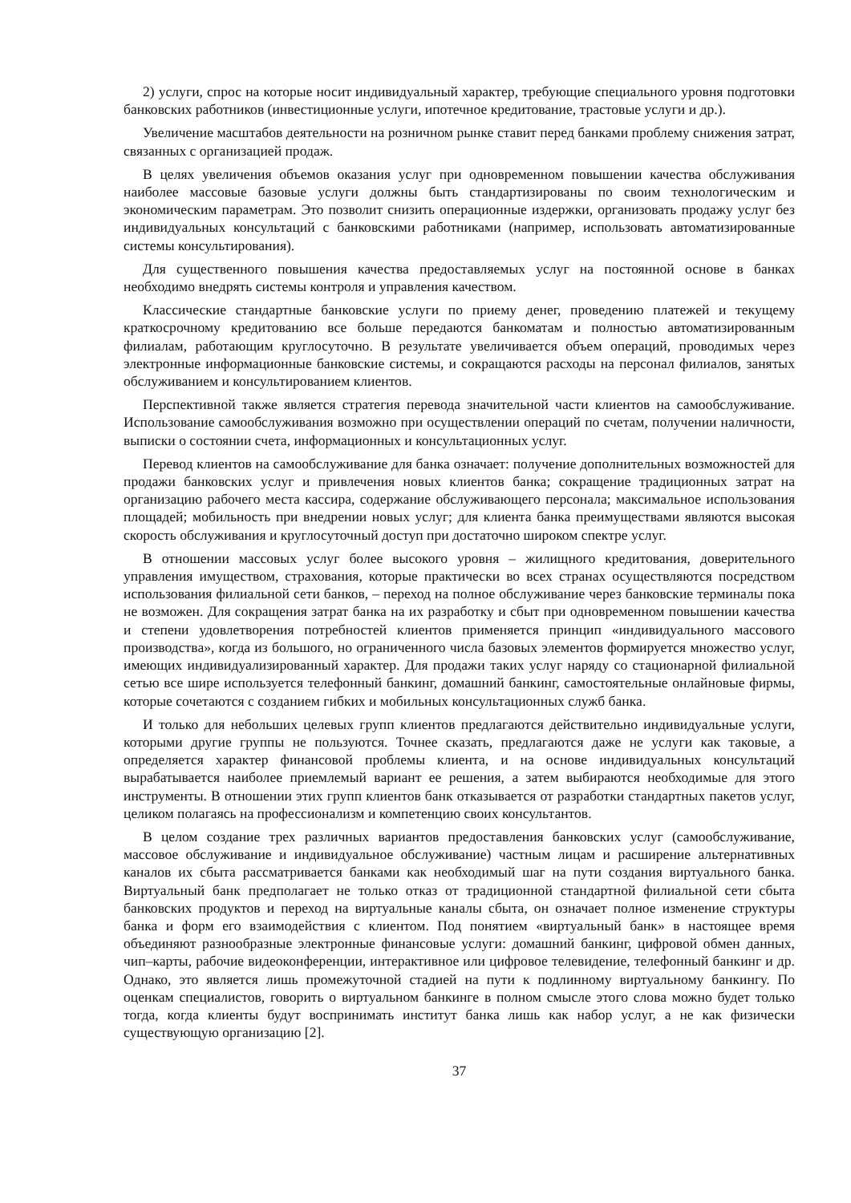2) услуги, спрос на которые носит индивидуальный характер, требующие специального уровня подготовки банковских работников (инвестиционные услуги, ипотечное кредитование, трастовые услуги и др.).
Увеличение масштабов деятельности на розничном рынке ставит перед банками проблему снижения затрат, связанных с организацией продаж.
В целях увеличения объемов оказания услуг при одновременном повышении качества обслуживания наиболее массовые базовые услуги должны быть стандартизированы по своим технологическим и экономическим параметрам. Это позволит снизить операционные издержки, организовать продажу услуг без индивидуальных консультаций с банковскими работниками (например, использовать автоматизированные системы консультирования).
Для существенного повышения качества предоставляемых услуг на постоянной основе в банках необходимо внедрять системы контроля и управления качеством.
Классические стандартные банковские услуги по приему денег, проведению платежей и текущему краткосрочному кредитованию все больше передаются банкоматам и полностью автоматизированным филиалам, работающим круглосуточно. В результате увеличивается объем операций, проводимых через электронные информационные банковские системы, и сокращаются расходы на персонал филиалов, занятых обслуживанием и консультированием клиентов.
Перспективной также является стратегия перевода значительной части клиентов на самообслуживание. Использование самообслуживания возможно при осуществлении операций по счетам, получении наличности, выписки о состоянии счета, информационных и консультационных услуг.
Перевод клиентов на самообслуживание для банка означает: получение дополнительных возможностей для продажи банковских услуг и привлечения новых клиентов банка; сокращение традиционных затрат на организацию рабочего места кассира, содержание обслуживающего персонала; максимальное использования площадей; мобильность при внедрении новых услуг; для клиента банка преимуществами являются высокая скорость обслуживания и круглосуточный доступ при достаточно широком спектре услуг.
В отношении массовых услуг более высокого уровня – жилищного кредитования, доверительного управления имуществом, страхования, которые практически во всех странах осуществляются посредством использования филиальной сети банков, – переход на полное обслуживание через банковские терминалы пока не возможен. Для сокращения затрат банка на их разработку и сбыт при одновременном повышении качества и степени удовлетворения потребностей клиентов применяется принцип «индивидуального массового производства», когда из большого, но ограниченного числа базовых элементов формируется множество услуг, имеющих индивидуализированный характер. Для продажи таких услуг наряду со стационарной филиальной сетью все шире используется телефонный банкинг, домашний банкинг, самостоятельные онлайновые фирмы, которые сочетаются с созданием гибких и мобильных консультационных служб банка.
И только для небольших целевых групп клиентов предлагаются действительно индивидуальные услуги, которыми другие группы не пользуются. Точнее сказать, предлагаются даже не услуги как таковые, а определяется характер финансовой проблемы клиента, и на основе индивидуальных консультаций вырабатывается наиболее приемлемый вариант ее решения, а затем выбираются необходимые для этого инструменты. В отношении этих групп клиентов банк отказывается от разработки стандартных пакетов услуг, целиком полагаясь на профессионализм и компетенцию своих консультантов.
В целом создание трех различных вариантов предоставления банковских услуг (самообслуживание, массовое обслуживание и индивидуальное обслуживание) частным лицам и расширение альтернативных каналов их сбыта рассматривается банками как необходимый шаг на пути создания виртуального банка. Виртуальный банк предполагает не только отказ от традиционной стандартной филиальной сети сбыта банковских продуктов и переход на виртуальные каналы сбыта, он означает полное изменение структуры банка и форм его взаимодействия с клиентом. Под понятием «виртуальный банк» в настоящее время объединяют разнообразные электронные финансовые услуги: домашний банкинг, цифровой обмен данных, чип–карты, рабочие видеоконференции, интерактивное или цифровое телевидение, телефонный банкинг и др. Однако, это является лишь промежуточной стадией на пути к подлинному виртуальному банкингу. По оценкам специалистов, говорить о виртуальном банкинге в полном смысле этого слова можно будет только тогда, когда клиенты будут воспринимать институт банка лишь как набор услуг, а не как физически существующую организацию [2].
37